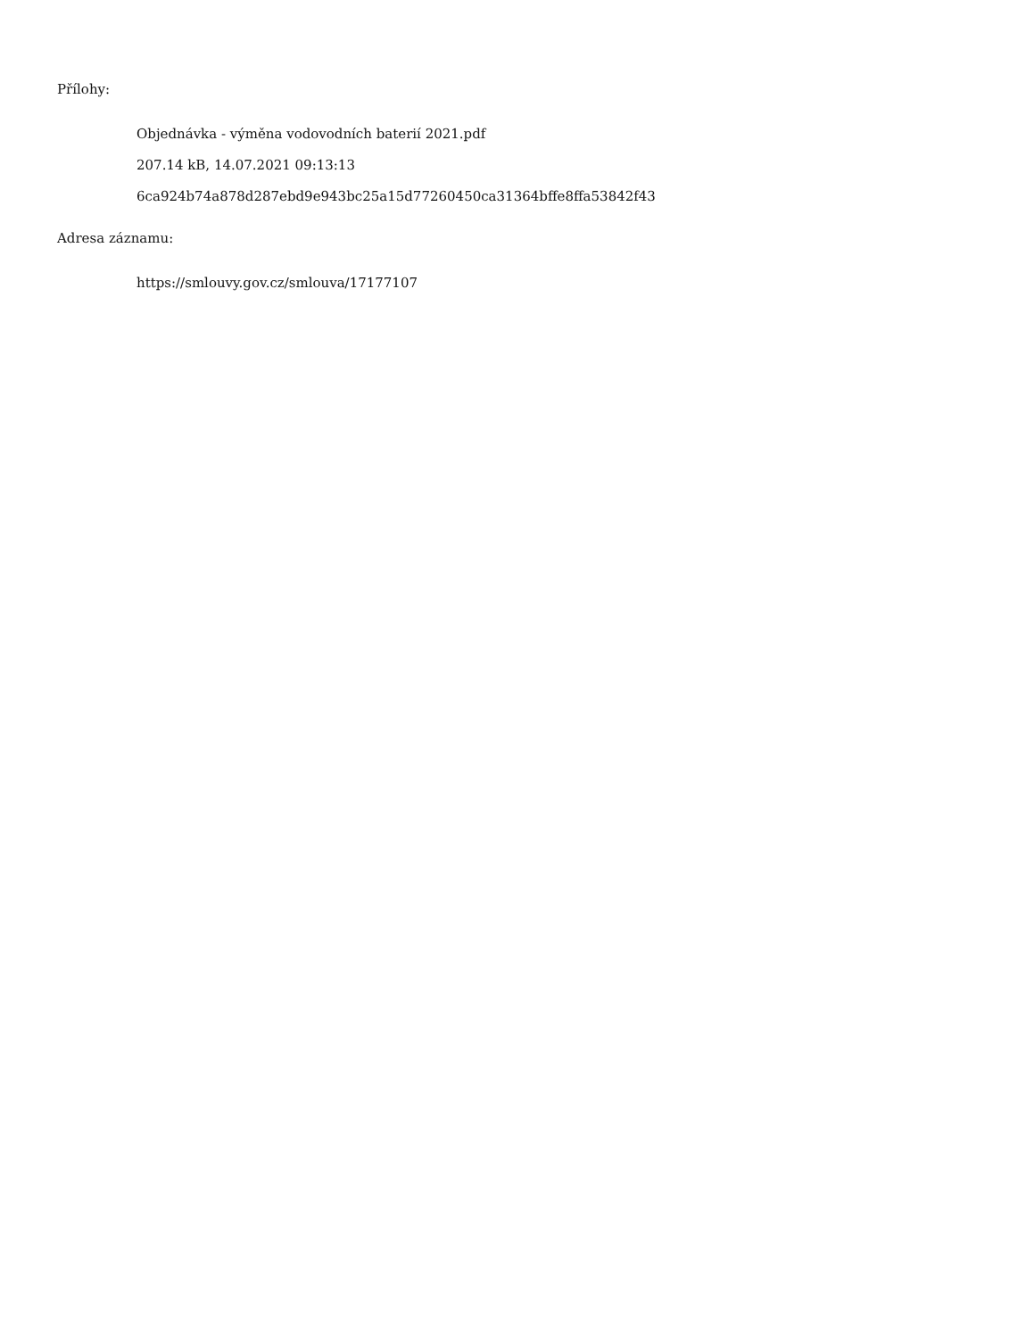Přílohy:
Objednávka - výměna vodovodních baterií 2021.pdf
207.14 kB, 14.07.2021 09:13:13
6ca924b74a878d287ebd9e943bc25a15d77260450ca31364bffe8ffa53842f43
Adresa záznamu:
https://smlouvy.gov.cz/smlouva/17177107